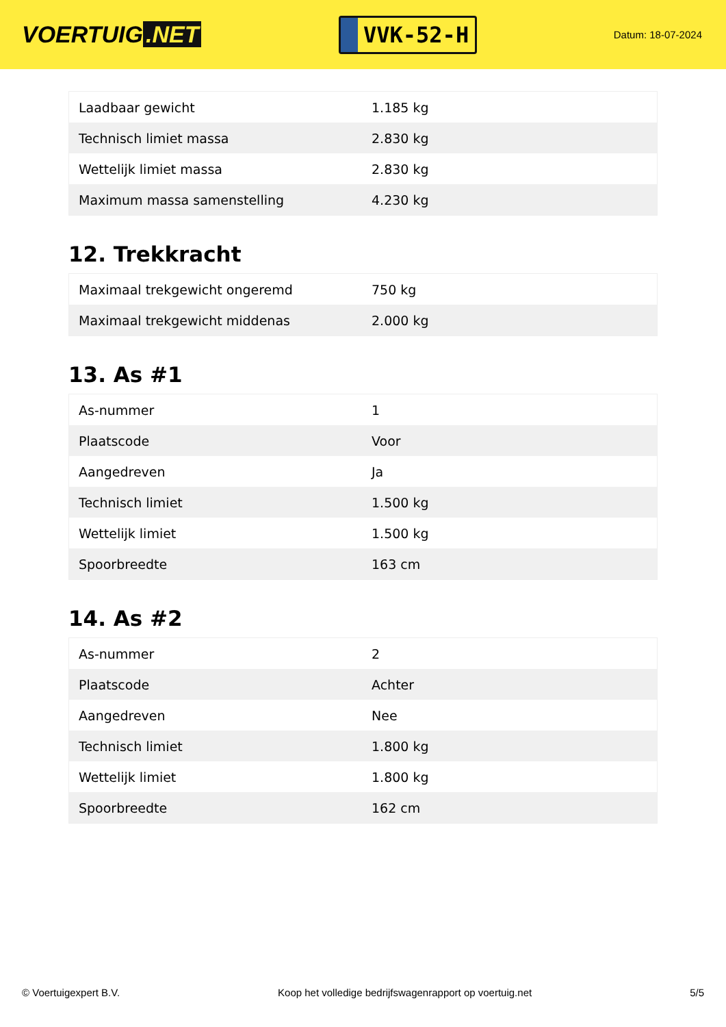VOERTUIG.NET
VVK-52-H
Datum: 18-07-2024
| Laadbaar gewicht | 1.185 kg |
| Technisch limiet massa | 2.830 kg |
| Wettelijk limiet massa | 2.830 kg |
| Maximum massa samenstelling | 4.230 kg |
12. Trekkracht
| Maximaal trekgewicht ongeremd | 750 kg |
| Maximaal trekgewicht middenas | 2.000 kg |
13. As #1
| As-nummer | 1 |
| Plaatscode | Voor |
| Aangedreven | Ja |
| Technisch limiet | 1.500 kg |
| Wettelijk limiet | 1.500 kg |
| Spoorbreedte | 163 cm |
14. As #2
| As-nummer | 2 |
| Plaatscode | Achter |
| Aangedreven | Nee |
| Technisch limiet | 1.800 kg |
| Wettelijk limiet | 1.800 kg |
| Spoorbreedte | 162 cm |
© Voertuigexpert B.V. Koop het volledige bedrijfswagenrapport op voertuig.net 5/5